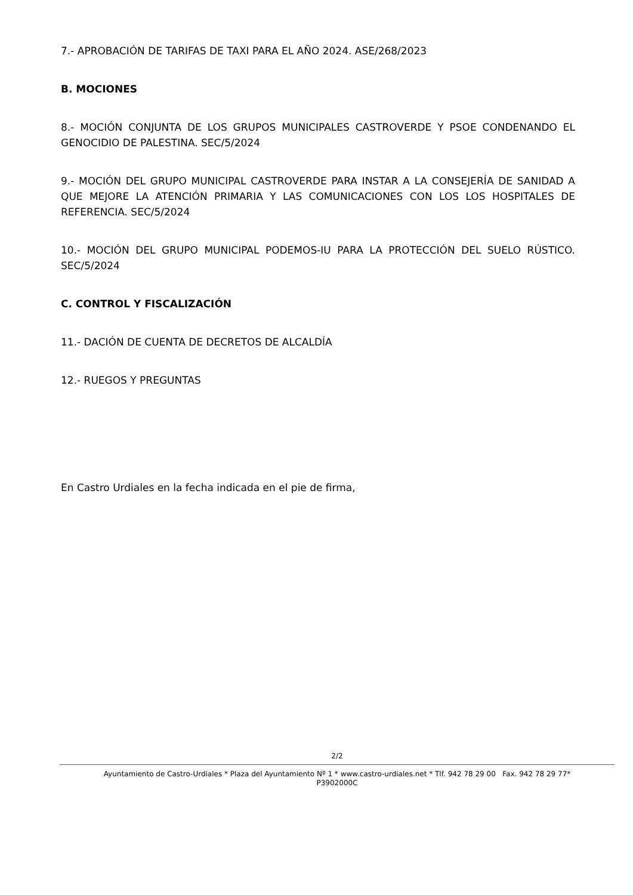7.- APROBACIÓN DE TARIFAS DE TAXI PARA EL AÑO 2024. ASE/268/2023
B. MOCIONES
8.- MOCIÓN CONJUNTA DE LOS GRUPOS MUNICIPALES CASTROVERDE Y PSOE CONDENANDO EL GENOCIDIO DE PALESTINA. SEC/5/2024
9.- MOCIÓN DEL GRUPO MUNICIPAL CASTROVERDE PARA INSTAR A LA CONSEJERÍA DE SANIDAD A QUE MEJORE LA ATENCIÓN PRIMARIA Y LAS COMUNICACIONES CON LOS LOS HOSPITALES DE REFERENCIA. SEC/5/2024
10.- MOCIÓN DEL GRUPO MUNICIPAL PODEMOS-IU PARA LA PROTECCIÓN DEL SUELO RÚSTICO. SEC/5/2024
C. CONTROL Y FISCALIZACIÓN
11.- DACIÓN DE CUENTA DE DECRETOS DE ALCALDÍA
12.- RUEGOS Y PREGUNTAS
En Castro Urdiales en la fecha indicada en el pie de firma,
2/2
Ayuntamiento de Castro-Urdiales * Plaza del Ayuntamiento Nº 1 * www.castro-urdiales.net * Tlf. 942 78 29 00 Fax. 942 78 29 77*
P3902000C